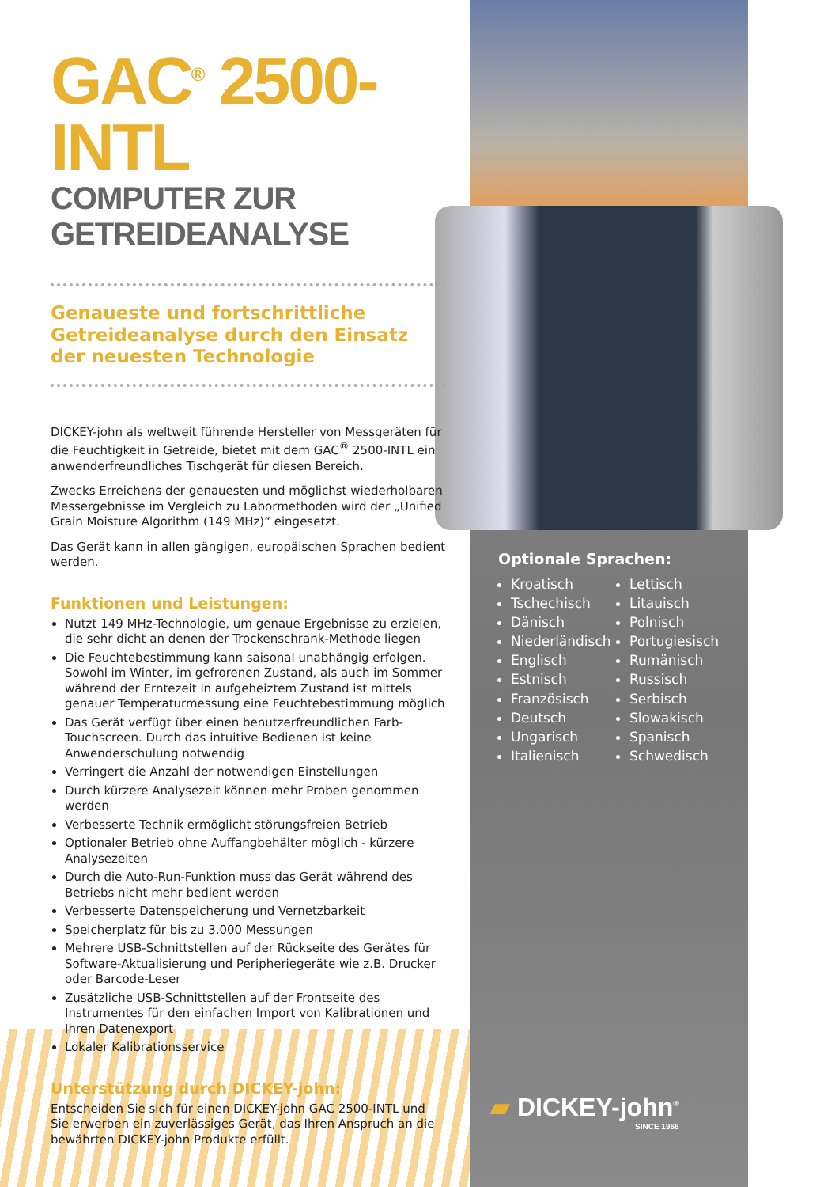GAC<sup>®</sup> 2500-INTL
COMPUTER ZUR GETREIDEANALYSE
Genaueste und fortschrittliche Getreideanalyse durch den Einsatz der neuesten Technologie
DICKEY-john als weltweit führende Hersteller von Messgeräten für die Feuchtigkeit in Getreide, bietet mit dem GAC<sup>®</sup> 2500-INTL ein anwenderfreundliches Tischgerät für diesen Bereich.
Zwecks Erreichens der genauesten und möglichst wiederholbaren Messergebnisse im Vergleich zu Labormethoden wird der „Unified Grain Moisture Algorithm (149 MHz)“ eingesetzt.
Das Gerät kann in allen gängigen, europäischen Sprachen bedient werden.
Funktionen und Leistungen:
Nutzt 149 MHz-Technologie, um genaue Ergebnisse zu erzielen, die sehr dicht an denen der Trockenschrank-Methode liegen
Die Feuchtebestimmung kann saisonal unabhängig erfolgen. Sowohl im Winter, im gefrorenen Zustand, als auch im Sommer während der Erntezeit in aufgeheiztem Zustand ist mittels genauer Temperaturmessung eine Feuchtebestimmung möglich
Das Gerät verfügt über einen benutzerfreundlichen Farb-Touchscreen. Durch das intuitive Bedienen ist keine Anwenderschulung notwendig
Verringert die Anzahl der notwendigen Einstellungen
Durch kürzere Analysezeit können mehr Proben genommen werden
Verbesserte Technik ermöglicht störungsfreien Betrieb
Optionaler Betrieb ohne Auffangbehälter möglich - kürzere Analysezeiten
Durch die Auto-Run-Funktion muss das Gerät während des Betriebs nicht mehr bedient werden
Verbesserte Datenspeicherung und Vernetzbarkeit
Speicherplatz für bis zu 3.000 Messungen
Mehrere USB-Schnittstellen auf der Rückseite des Gerätes für Software-Aktualisierung und Peripheriegeräte wie z.B. Drucker oder Barcode-Leser
Zusätzliche USB-Schnittstellen auf der Frontseite des Instrumentes für den einfachen Import von Kalibrationen und Ihren Datenexport
Lokaler Kalibrationsservice
Unterstützung durch DICKEY-john:
Entscheiden Sie sich für einen DICKEY-john GAC 2500-INTL und Sie erwerben ein zuverlässiges Gerät, das Ihren Anspruch an die bewährten DICKEY-john Produkte erfüllt.
Optionale Sprachen:
Kroatisch
Tschechisch
Dänisch
Niederländisch
Englisch
Estnisch
Französisch
Deutsch
Ungarisch
Italienisch
Lettisch
Litauisch
Polnisch
Portugiesisch
Rumänisch
Russisch
Serbisch
Slowakisch
Spanisch
Schwedisch
▰ DICKEY-john<sup>®</sup>
SINCE 1966